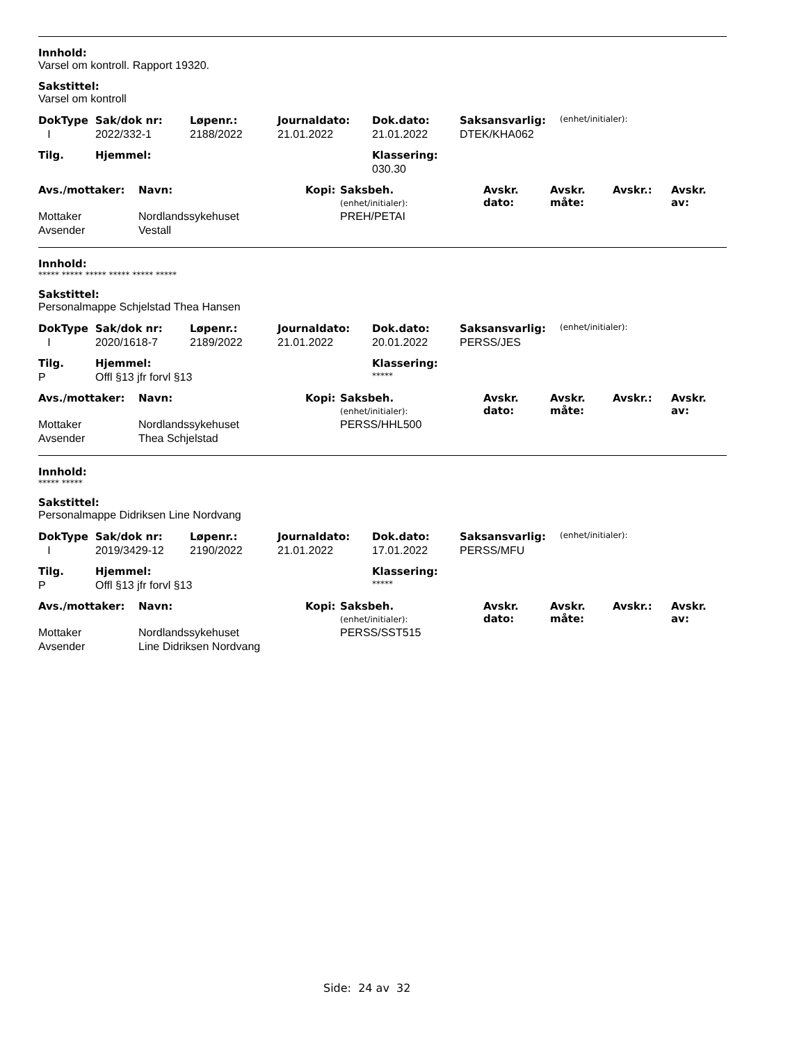Innhold:
Varsel om kontroll. Rapport 19320.
Sakstittel:
Varsel om kontroll
| DokType | Sak/dok nr: | Løpenr.: | Journaldato: | Dok.dato: | Saksansvarlig: | (enhet/initialer): |
| I | 2022/332-1 | 2188/2022 | 21.01.2022 | 21.01.2022 | DTEK/KHA062 | |
| Tilg. | Hjemmel: | Klassering: |
| --- | --- | --- |
| | | 030.30 |
| Avs./mottaker: | Navn: | Kopi: | Saksbeh. (enhet/initialer): | Avskr. dato: | Avskr. måte: | Avskr.: | Avskr. av: |
| --- | --- | --- | --- | --- | --- | --- | --- |
| Mottaker | Nordlandssykehuset | | PREH/PETAI | | | | |
| Avsender | Vestall | | | | | | |
Innhold:
***** ***** ***** ***** ***** *****
Sakstittel:
Personalmappe Schjelstad Thea Hansen
| DokType | Sak/dok nr: | Løpenr.: | Journaldato: | Dok.dato: | Saksansvarlig: | (enhet/initialer): |
| I | 2020/1618-7 | 2189/2022 | 21.01.2022 | 20.01.2022 | PERSS/JES | |
| Tilg. | Hjemmel: | Klassering: |
| --- | --- | --- |
| P | Offl §13 jfr forvl §13 | ***** |
| Avs./mottaker: | Navn: | Kopi: | Saksbeh. (enhet/initialer): | Avskr. dato: | Avskr. måte: | Avskr.: | Avskr. av: |
| --- | --- | --- | --- | --- | --- | --- | --- |
| Mottaker | Nordlandssykehuset | | PERSS/HHL500 | | | | |
| Avsender | Thea Schjelstad | | | | | | |
Innhold:
***** *****
Sakstittel:
Personalmappe Didriksen Line Nordvang
| DokType | Sak/dok nr: | Løpenr.: | Journaldato: | Dok.dato: | Saksansvarlig: | (enhet/initialer): |
| I | 2019/3429-12 | 2190/2022 | 21.01.2022 | 17.01.2022 | PERSS/MFU | |
| Tilg. | Hjemmel: | Klassering: |
| --- | --- | --- |
| P | Offl §13 jfr forvl §13 | ***** |
| Avs./mottaker: | Navn: | Kopi: | Saksbeh. (enhet/initialer): | Avskr. dato: | Avskr. måte: | Avskr.: | Avskr. av: |
| --- | --- | --- | --- | --- | --- | --- | --- |
| Mottaker | Nordlandssykehuset | | PERSS/SST515 | | | | |
| Avsender | Line Didriksen Nordvang | | | | | | |
Side: 24 av 32